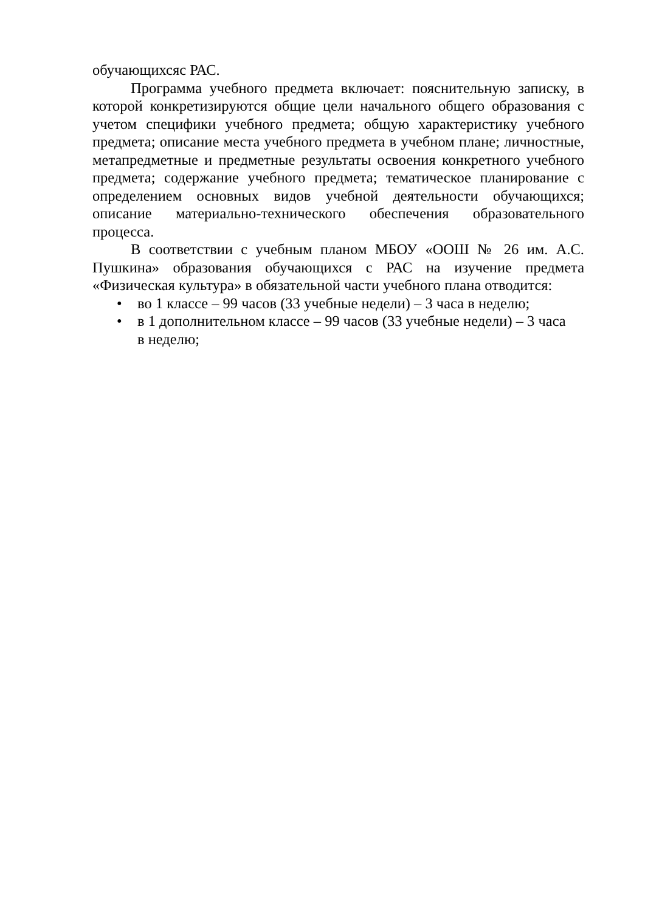обучающихсяс РАС.
Программа учебного предмета включает: пояснительную записку, в которой конкретизируются общие цели начального общего образования с учетом специфики учебного предмета; общую характеристику учебного предмета; описание места учебного предмета в учебном плане; личностные, метапредметные и предметные результаты освоения конкретного учебного предмета; содержание учебного предмета; тематическое планирование с определением основных видов учебной деятельности обучающихся; описание материально-технического обеспечения образовательного процесса.
В соответствии с учебным планом МБОУ «ООШ № 26 им. А.С. Пушкина» образования обучающихся с РАС на изучение предмета «Физическая культура» в обязательной части учебного плана отводится:
• во 1 классе – 99 часов (33 учебные недели) – 3 часа в неделю;
• в 1 дополнительном классе – 99 часов (33 учебные недели) – 3 часа в неделю;